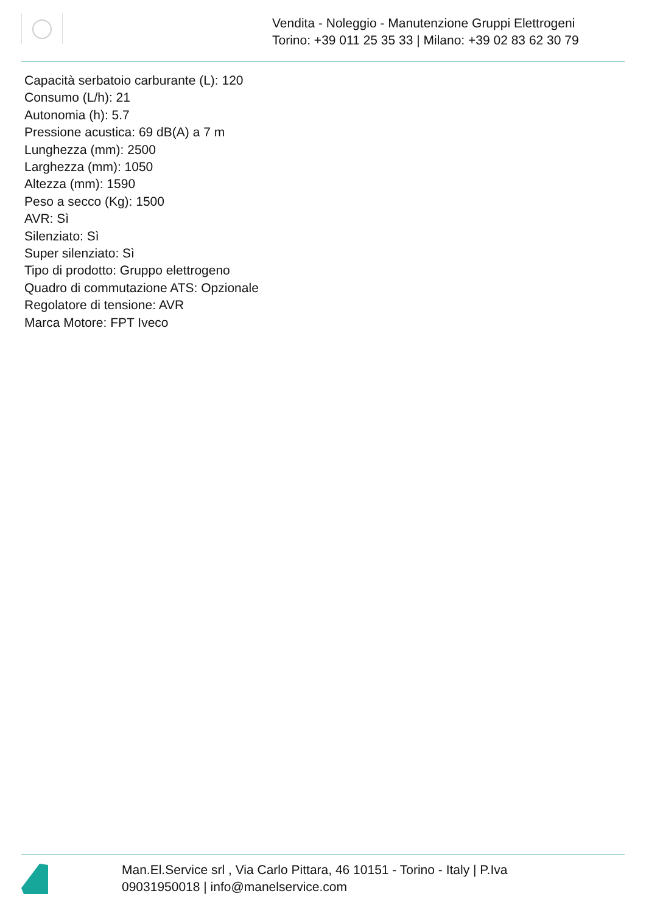Vendita - Noleggio - Manutenzione Gruppi Elettrogeni
Torino: +39 011 25 35 33 | Milano: +39 02 83 62 30 79
Capacità serbatoio carburante (L): 120
Consumo (L/h): 21
Autonomia (h): 5.7
Pressione acustica: 69 dB(A) a 7 m
Lunghezza (mm): 2500
Larghezza (mm): 1050
Altezza (mm): 1590
Peso a secco (Kg): 1500
AVR: Sì
Silenziato: Sì
Super silenziato: Sì
Tipo di prodotto: Gruppo elettrogeno
Quadro di commutazione ATS: Opzionale
Regolatore di tensione: AVR
Marca Motore: FPT Iveco
Man.El.Service srl , Via Carlo Pittara, 46 10151 - Torino - Italy | P.Iva 09031950018 | info@manelservice.com